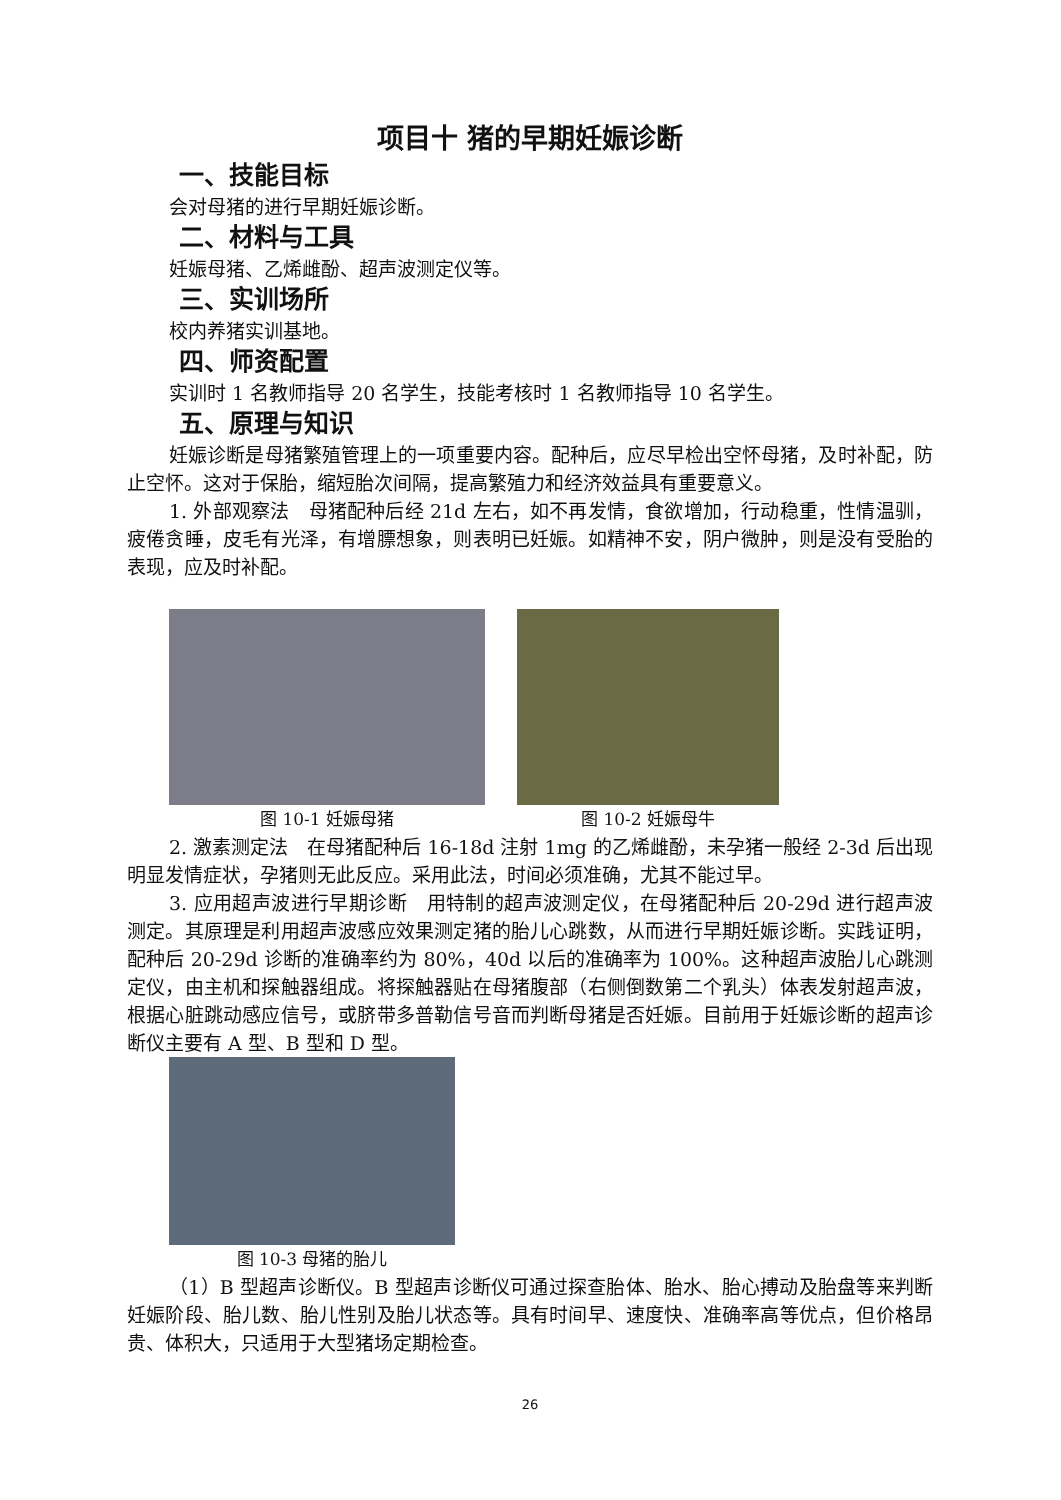项目十 猪的早期妊娠诊断
一、技能目标
会对母猪的进行早期妊娠诊断。
二、材料与工具
妊娠母猪、乙烯雌酚、超声波测定仪等。
三、实训场所
校内养猪实训基地。
四、师资配置
实训时 1 名教师指导 20 名学生，技能考核时 1 名教师指导 10 名学生。
五、原理与知识
妊娠诊断是母猪繁殖管理上的一项重要内容。配种后，应尽早检出空怀母猪，及时补配，防止空怀。这对于保胎，缩短胎次间隔，提高繁殖力和经济效益具有重要意义。
1. 外部观察法　母猪配种后经 21d 左右，如不再发情，食欲增加，行动稳重，性情温驯，疲倦贪睡，皮毛有光泽，有增膘想象，则表明已妊娠。如精神不安，阴户微肿，则是没有受胎的表现，应及时补配。
图 10-1 妊娠母猪 图 10-2 妊娠母牛
2. 激素测定法　在母猪配种后 16-18d 注射 1mg 的乙烯雌酚，未孕猪一般经 2-3d 后出现明显发情症状，孕猪则无此反应。采用此法，时间必须准确，尤其不能过早。
3. 应用超声波进行早期诊断　用特制的超声波测定仪，在母猪配种后 20-29d 进行超声波测定。其原理是利用超声波感应效果测定猪的胎儿心跳数，从而进行早期妊娠诊断。实践证明，配种后 20-29d 诊断的准确率约为 80%，40d 以后的准确率为 100%。这种超声波胎儿心跳测定仪，由主机和探触器组成。将探触器贴在母猪腹部（右侧倒数第二个乳头）体表发射超声波，根据心脏跳动感应信号，或脐带多普勒信号音而判断母猪是否妊娠。目前用于妊娠诊断的超声诊断仪主要有 A 型、B 型和 D 型。
图 10-3 母猪的胎儿
（1）B 型超声诊断仪。B 型超声诊断仪可通过探查胎体、胎水、胎心搏动及胎盘等来判断妊娠阶段、胎儿数、胎儿性别及胎儿状态等。具有时间早、速度快、准确率高等优点，但价格昂贵、体积大，只适用于大型猪场定期检查。
26